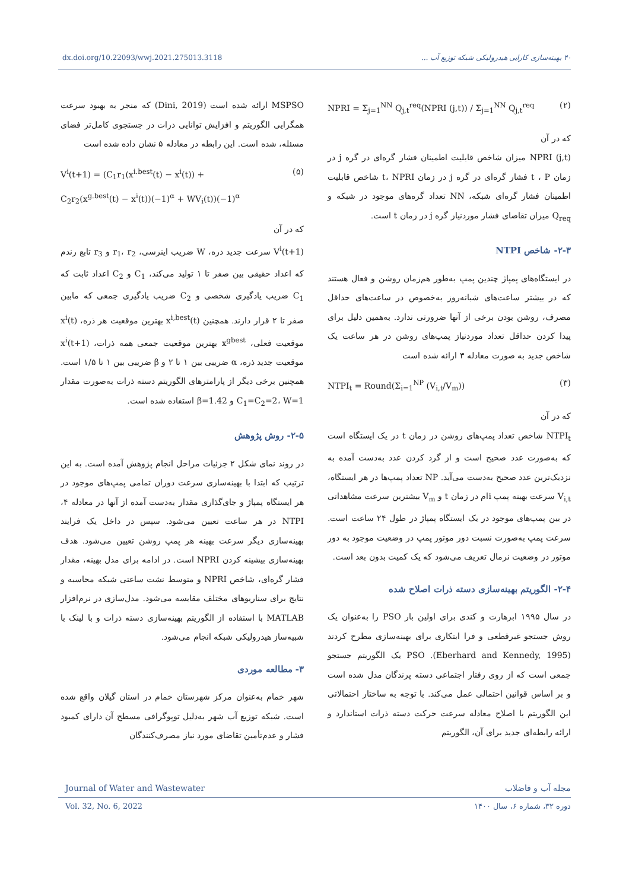dx.doi.org/10.22093/wwj.2021.275013.3118 ۴۰ بهینه‌سازی کارایی هیدرولیکی شبکه توزیع آب ...
NPRI = Σ<sub>j=1</sub><sup>NN</sup> Q<sub>j,t</sub><sup>req</sup>(NPRI (j,t)) / Σ<sub>j=1</sub><sup>NN</sup> Q<sub>j,t</sub><sup>req</sup> (۲)
که در آن
NPRI (j,t) میزان شاخص قابلیت اطمینان فشار گره‌ای در گره j در زمان t ، P فشار گره‌ای در گره j در زمان t، NPRI شاخص قابلیت اطمینان فشار گره‌ای شبکه، NN تعداد گره‌های موجود در شبکه و Q<sub>req</sub> میزان تقاضای فشار موردنیاز گره j در زمان t است.
۲-۳- شاخص NTPI
در ایستگاه‌های پمپاژ چندین پمپ به‌طور هم‌زمان روشن و فعال هستند که در بیشتر ساعت‌های شبانه‌روز به‌خصوص در ساعت‌های حداقل مصرف، روشن بودن برخی از آنها ضرورتی ندارد. به‌همین دلیل برای پیدا کردن حداقل تعداد موردنیاز پمپ‌های روشن در هر ساعت یک شاخص جدید به صورت معادله ۳ ارائه شده است
NTPI<sub>t</sub> = Round(Σ<sub>i=1</sub><sup>NP</sup> (V<sub>i,t</sub>/V<sub>m</sub>)) (۳)
که در آن
NTPI<sub>t</sub> شاخص تعداد پمپ‌های روشن در زمان t در یک ایستگاه است که به‌صورت عدد صحیح است و از گرد کردن عدد به‌دست آمده به نزدیک‌ترین عدد صحیح به‌دست می‌آید. NP تعداد پمپ‌ها در هر ایستگاه، V<sub>i,t</sub> سرعت بهینه پمپ iام در زمان t و V<sub>m</sub> بیشترین سرعت مشاهداتی در بین پمپ‌های موجود در یک ایستگاه پمپاژ در طول ۲۴ ساعت است. سرعت پمپ به‌صورت نسبت دور موتور پمپ در وضعیت موجود به دور موتور در وضعیت نرمال تعریف می‌شود که یک کمیت بدون بعد است.
۲-۴- الگوریتم بهینه‌سازی دسته ذرات اصلاح شده
در سال ۱۹۹۵ ابرهارت و کندی برای اولین بار PSO را به‌عنوان یک روش جستجو غیرقطعی و فرا ابتکاری برای بهینه‌سازی مطرح کردند (Eberhard and Kennedy, 1995). PSO یک الگوریتم جستجو جمعی است که از روی رفتار اجتماعی دسته پرندگان مدل شده است و بر اساس قوانین احتمالی عمل می‌کند. با توجه به ساختار احتمالاتی این الگوریتم با اصلاح معادله سرعت حرکت دسته ذرات استاندارد و ارائه رابطه‌ای جدید برای آن، الگوریتم
MSPSO ارائه شده است (Dini, 2019) که منجر به بهبود سرعت همگرایی الگوریتم و افزایش توانایی ذرات در جستجوی کامل‌تر فضای مسئله، شده است. این رابطه در معادله ۵ نشان داده شده است
V<sup>i</sup>(t+1) = (C<sub>1</sub>r<sub>1</sub>(x<sup>i.best</sup>(t) − x<sup>i</sup>(t)) +
C<sub>2</sub>r<sub>2</sub>(x<sup>g.best</sup>(t) − x<sup>i</sup>(t))(−1)<sup>α</sup> + WV<sub>i</sub>(t))(−1)<sup>α</sup> (۵)
که در آن
V<sup>i</sup>(t+1) سرعت جدید ذره، W ضریب اینرسی، r<sub>1</sub>، r<sub>2</sub> و r<sub>3</sub> تابع رندم که اعداد حقیقی بین صفر تا ۱ تولید می‌کند، C<sub>1</sub> و C<sub>2</sub> اعداد ثابت که C<sub>1</sub> ضریب یادگیری شخصی و C<sub>2</sub> ضریب یادگیری جمعی که مابین صفر تا ۲ قرار دارند. همچنین x<sup>i,best</sup>(t) بهترین موقعیت هر ذره، x<sup>i</sup>(t) موقعیت فعلی، x<sup>gbest</sup> بهترین موقعیت جمعی همه ذرات، x<sup>i</sup>(t+1) موقعیت جدید ذره، α ضریبی بین ۱ تا ۲ و β ضریبی بین ۱ تا ۱/۵ است. همچنین برخی دیگر از پارامترهای الگوریتم دسته ذرات به‌صورت مقدار C<sub>1</sub>=C<sub>2</sub>=2، W=1 و β=1.42 استفاده شده است.
۲-۵- روش پژوهش
در روند نمای شکل ۲ جزئیات مراحل انجام پژوهش آمده است. به این ترتیب که ابتدا با بهینه‌سازی سرعت دوران تمامی پمپ‌های موجود در هر ایستگاه پمپاژ و جای‌گذاری مقدار به‌دست آمده از آنها در معادله ۴، NTPI در هر ساعت تعیین می‌شود. سپس در داخل یک فرایند بهینه‌سازی دیگر سرعت بهینه هر پمپ روشن تعیین می‌شود. هدف بهینه‌سازی بیشینه کردن NPRI است. در ادامه برای مدل بهینه، مقدار فشار گره‌ای، شاخص NPRI و متوسط نشت ساعتی شبکه محاسبه و نتایج برای سناریوهای مختلف مقایسه می‌شود. مدل‌سازی در نرم‌افزار MATLAB با استفاده از الگوریتم بهینه‌سازی دسته ذرات و با لینک با شبیه‌ساز هیدرولیکی شبکه انجام می‌شود.
۳- مطالعه موردی
شهر خمام به‌عنوان مرکز شهرستان خمام در استان گیلان واقع شده است. شبکه توزیع آب شهر به‌دلیل توپوگرافی مسطح آن دارای کمبود فشار و عدم‌تأمین تقاضای مورد نیاز مصرف‌کنندگان
Journal of Water and Wastewater مجله آب و فاضلاب
Vol. 32, No. 6, 2022 دوره ۳۲، شماره ۶، سال ۱۴۰۰